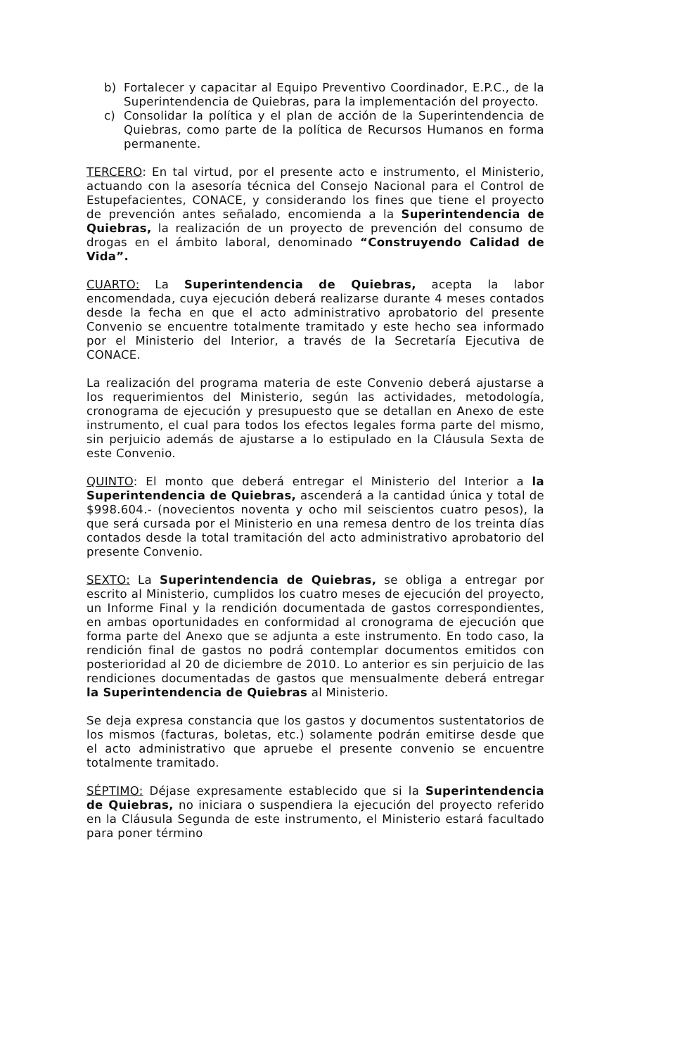b) Fortalecer y capacitar al Equipo Preventivo Coordinador, E.P.C., de la Superintendencia de Quiebras, para la implementación del proyecto.
c) Consolidar la política y el plan de acción de la Superintendencia de Quiebras, como parte de la política de Recursos Humanos en forma permanente.
TERCERO: En tal virtud, por el presente acto e instrumento, el Ministerio, actuando con la asesoría técnica del Consejo Nacional para el Control de Estupefacientes, CONACE, y considerando los fines que tiene el proyecto de prevención antes señalado, encomienda a la Superintendencia de Quiebras, la realización de un proyecto de prevención del consumo de drogas en el ámbito laboral, denominado “Construyendo Calidad de Vida”.
CUARTO: La Superintendencia de Quiebras, acepta la labor encomendada, cuya ejecución deberá realizarse durante 4 meses contados desde la fecha en que el acto administrativo aprobatorio del presente Convenio se encuentre totalmente tramitado y este hecho sea informado por el Ministerio del Interior, a través de la Secretaría Ejecutiva de CONACE.
La realización del programa materia de este Convenio deberá ajustarse a los requerimientos del Ministerio, según las actividades, metodología, cronograma de ejecución y presupuesto que se detallan en Anexo de este instrumento, el cual para todos los efectos legales forma parte del mismo, sin perjuicio además de ajustarse a lo estipulado en la Cláusula Sexta de este Convenio.
QUINTO: El monto que deberá entregar el Ministerio del Interior a la Superintendencia de Quiebras, ascenderá a la cantidad única y total de $998.604.- (novecientos noventa y ocho mil seiscientos cuatro pesos), la que será cursada por el Ministerio en una remesa dentro de los treinta días contados desde la total tramitación del acto administrativo aprobatorio del presente Convenio.
SEXTO: La Superintendencia de Quiebras, se obliga a entregar por escrito al Ministerio, cumplidos los cuatro meses de ejecución del proyecto, un Informe Final y la rendición documentada de gastos correspondientes, en ambas oportunidades en conformidad al cronograma de ejecución que forma parte del Anexo que se adjunta a este instrumento. En todo caso, la rendición final de gastos no podrá contemplar documentos emitidos con posterioridad al 20 de diciembre de 2010. Lo anterior es sin perjuicio de las rendiciones documentadas de gastos que mensualmente deberá entregar la Superintendencia de Quiebras al Ministerio.
Se deja expresa constancia que los gastos y documentos sustentatorios de los mismos (facturas, boletas, etc.) solamente podrán emitirse desde que el acto administrativo que apruebe el presente convenio se encuentre totalmente tramitado.
SÉPTIMO: Déjase expresamente establecido que si la Superintendencia de Quiebras, no iniciara o suspendiera la ejecución del proyecto referido en la Cláusula Segunda de este instrumento, el Ministerio estará facultado para poner término